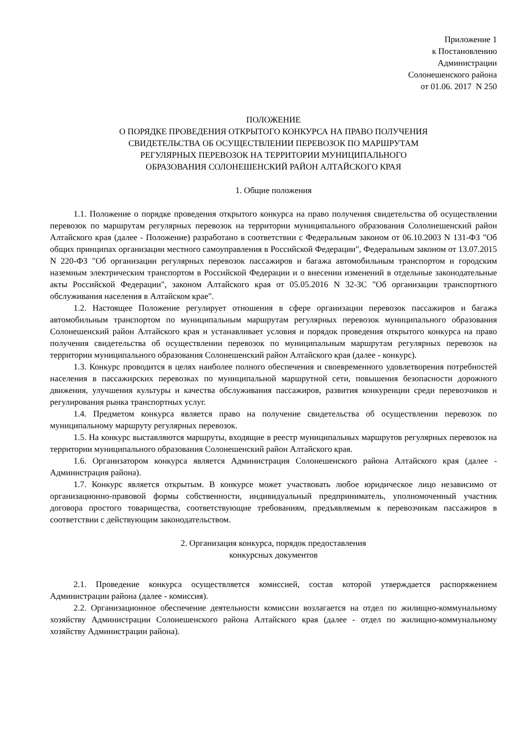Приложение 1
к Постановлению
Администрации
Солонешенского района
от 01.06. 2017 N 250
ПОЛОЖЕНИЕ
О ПОРЯДКЕ ПРОВЕДЕНИЯ ОТКРЫТОГО КОНКУРСА НА ПРАВО ПОЛУЧЕНИЯ
СВИДЕТЕЛЬСТВА ОБ ОСУЩЕСТВЛЕНИИ ПЕРЕВОЗОК ПО МАРШРУТАМ
РЕГУЛЯРНЫХ ПЕРЕВОЗОК НА ТЕРРИТОРИИ МУНИЦИПАЛЬНОГО
ОБРАЗОВАНИЯ СОЛОНЕШЕНСКИЙ РАЙОН АЛТАЙСКОГО КРАЯ
1. Общие положения
1.1. Положение о порядке проведения открытого конкурса на право получения свидетельства об осуществлении перевозок по маршрутам регулярных перевозок на территории муниципального образования Сололнешенский район Алтайского края (далее - Положение) разработано в соответствии с Федеральным законом от 06.10.2003 N 131-ФЗ "Об общих принципах организации местного самоуправления в Российской Федерации", Федеральным законом от 13.07.2015 N 220-ФЗ "Об организации регулярных перевозок пассажиров и багажа автомобильным транспортом и городским наземным электрическим транспортом в Российской Федерации и о внесении изменений в отдельные законодательные акты Российской Федерации", законом Алтайского края от 05.05.2016 N 32-ЗС "Об организации транспортного обслуживания населения в Алтайском крае".
1.2. Настоящее Положение регулирует отношения в сфере организации перевозок пассажиров и багажа автомобильным транспортом по муниципальным маршрутам регулярных перевозок муниципального образования Солонешенский район Алтайского края и устанавливает условия и порядок проведения открытого конкурса на право получения свидетельства об осуществлении перевозок по муниципальным маршрутам регулярных перевозок на территории муниципального образования Солонешенский район Алтайского края (далее - конкурс).
1.3. Конкурс проводится в целях наиболее полного обеспечения и своевременного удовлетворения потребностей населения в пассажирских перевозках по муниципальной маршрутной сети, повышения безопасности дорожного движения, улучшения культуры и качества обслуживания пассажиров, развития конкуренции среди перевозчиков и регулирования рынка транспортных услуг.
1.4. Предметом конкурса является право на получение свидетельства об осуществлении перевозок по муниципальному маршруту регулярных перевозок.
1.5. На конкурс выставляются маршруты, входящие в реестр муниципальных маршрутов регулярных перевозок на территории муниципального образования Солонешенский район Алтайского края.
1.6. Организатором конкурса является Администрация Солонешенского района Алтайского края (далее - Администрация района).
1.7. Конкурс является открытым. В конкурсе может участвовать любое юридическое лицо независимо от организационно-правовой формы собственности, индивидуальный предприниматель, уполномоченный участник договора простого товарищества, соответствующие требованиям, предъявляемым к перевозчикам пассажиров в соответствии с действующим законодательством.
2. Организация конкурса, порядок предоставления
конкурсных документов
2.1. Проведение конкурса осуществляется комиссией, состав которой утверждается распоряжением Администрации района (далее - комиссия).
2.2. Организационное обеспечение деятельности комиссии возлагается на отдел по жилищно-коммунальному хозяйству Администрации Солонешенского района Алтайского края (далее - отдел по жилищно-коммунальному хозяйству Администрации района).